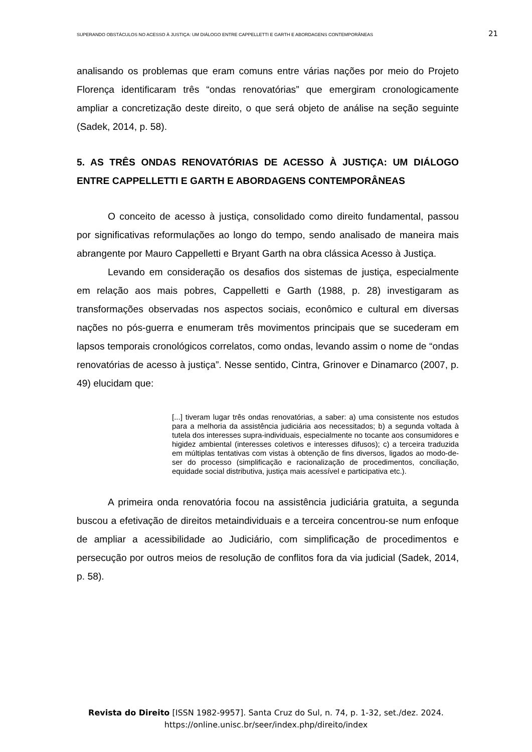SUPERANDO OBSTÁCULOS NO ACESSO À JUSTIÇA: UM DIÁLOGO ENTRE CAPPELLETTI E GARTH E ABORDAGENS CONTEMPORÂNEAS 21
analisando os problemas que eram comuns entre várias nações por meio do Projeto Florença identificaram três “ondas renovatórias” que emergiram cronologicamente ampliar a concretização deste direito, o que será objeto de análise na seção seguinte (Sadek, 2014, p. 58).
5. AS TRÊS ONDAS RENOVATÓRIAS DE ACESSO À JUSTIÇA: UM DIÁLOGO ENTRE CAPPELLETTI E GARTH E ABORDAGENS CONTEMPORÂNEAS
O conceito de acesso à justiça, consolidado como direito fundamental, passou por significativas reformulações ao longo do tempo, sendo analisado de maneira mais abrangente por Mauro Cappelletti e Bryant Garth na obra clássica Acesso à Justiça.
Levando em consideração os desafios dos sistemas de justiça, especialmente em relação aos mais pobres, Cappelletti e Garth (1988, p. 28) investigaram as transformações observadas nos aspectos sociais, econômico e cultural em diversas nações no pós-guerra e enumeram três movimentos principais que se sucederam em lapsos temporais cronológicos correlatos, como ondas, levando assim o nome de “ondas renovatórias de acesso à justiça”. Nesse sentido, Cintra, Grinover e Dinamarco (2007, p. 49) elucidam que:
[...] tiveram lugar três ondas renovatórias, a saber: a) uma consistente nos estudos para a melhoria da assistência judiciária aos necessitados; b) a segunda voltada à tutela dos interesses supra-individuais, especialmente no tocante aos consumidores e higidez ambiental (interesses coletivos e interesses difusos); c) a terceira traduzida em múltiplas tentativas com vistas à obtenção de fins diversos, ligados ao modo-de-ser do processo (simplificação e racionalização de procedimentos, conciliação, equidade social distributiva, justiça mais acessível e participativa etc.).
A primeira onda renovatória focou na assistência judiciária gratuita, a segunda buscou a efetivação de direitos metaindividuais e a terceira concentrou-se num enfoque de ampliar a acessibilidade ao Judiciário, com simplificação de procedimentos e persecução por outros meios de resolução de conflitos fora da via judicial (Sadek, 2014, p. 58).
Revista do Direito [ISSN 1982-9957]. Santa Cruz do Sul, n. 74, p. 1-32, set./dez. 2024.
https://online.unisc.br/seer/index.php/direito/index